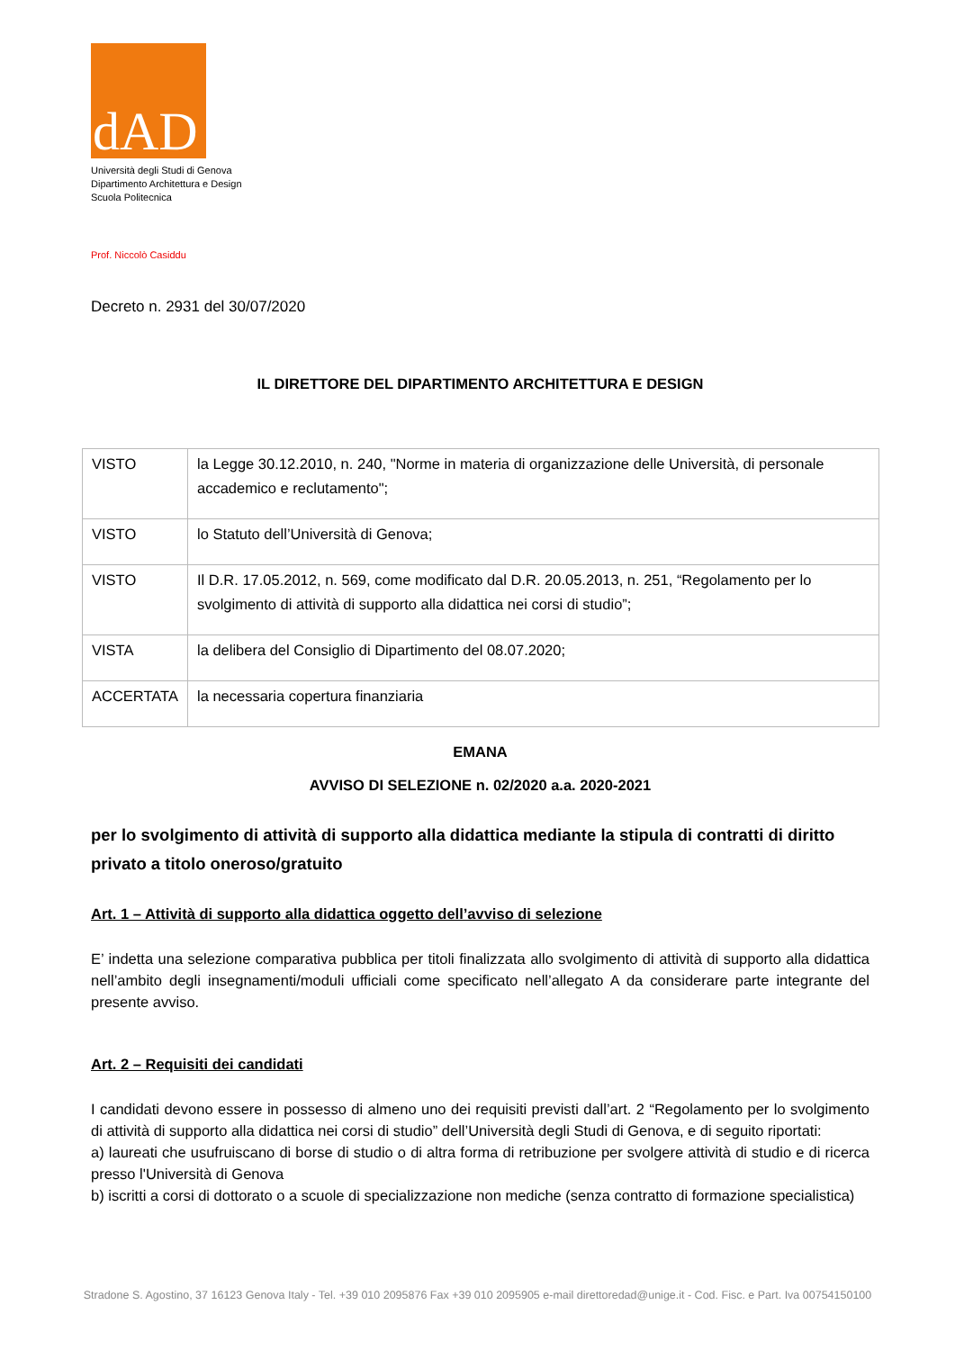dAD
Università degli Studi di Genova
Dipartimento Architettura e Design
Scuola Politecnica
Prof. Niccolò Casiddu
Decreto n. 2931 del 30/07/2020
IL DIRETTORE DEL DIPARTIMENTO ARCHITETTURA E DESIGN
| VISTO | la Legge 30.12.2010, n. 240, "Norme in materia di organizzazione delle Università, di personale accademico e reclutamento"; |
| VISTO | lo Statuto dell’Università di Genova; |
| VISTO | Il D.R. 17.05.2012, n. 569, come modificato dal D.R. 20.05.2013, n. 251, “Regolamento per lo svolgimento di attività di supporto alla didattica nei corsi di studio”; |
| VISTA | la delibera del Consiglio di Dipartimento del 08.07.2020; |
| ACCERTATA | la necessaria copertura finanziaria |
EMANA
AVVISO DI SELEZIONE n. 02/2020 a.a. 2020-2021
per lo svolgimento di attività di supporto alla didattica mediante la stipula di contratti di diritto privato a titolo oneroso/gratuito
Art. 1 – Attività di supporto alla didattica oggetto dell’avviso di selezione
E’ indetta una selezione comparativa pubblica per titoli finalizzata allo svolgimento di attività di supporto alla didattica nell’ambito degli insegnamenti/moduli ufficiali come specificato nell’allegato A da considerare parte integrante del presente avviso.
Art. 2 – Requisiti dei candidati
I candidati devono essere in possesso di almeno uno dei requisiti previsti dall’art. 2 “Regolamento per lo svolgimento di attività di supporto alla didattica nei corsi di studio” dell’Università degli Studi di Genova, e di seguito riportati:
a) laureati che usufruiscano di borse di studio o di altra forma di retribuzione per svolgere attività di studio e di ricerca presso l'Università di Genova
b) iscritti a corsi di dottorato o a scuole di specializzazione non mediche (senza contratto di formazione specialistica)
Stradone S. Agostino, 37 16123 Genova Italy - Tel. +39 010 2095876 Fax +39 010 2095905 e-mail direttoredad@unige.it - Cod. Fisc. e Part. Iva 00754150100